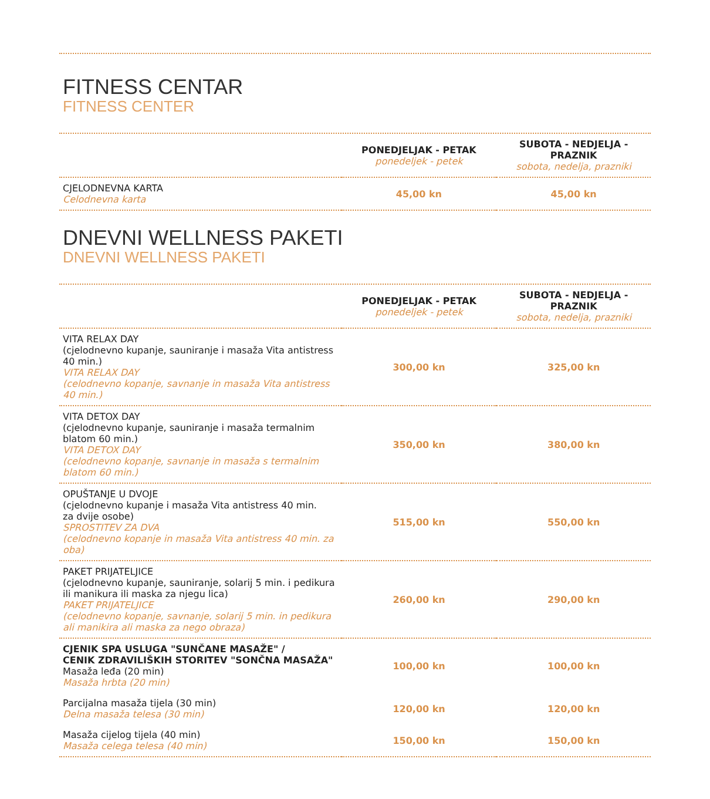FITNESS CENTAR
FITNESS CENTER
| | PONEDJELJAK - PETAK ponedeljek - petek | SUBOTA - NEDJELJA - PRAZNIK sobota, nedelja, prazniki |
| --- | --- | --- |
| CJELODNEVNA KARTA Celodnevna karta | 45,00 kn | 45,00 kn |
DNEVNI WELLNESS PAKETI
DNEVNI WELLNESS PAKETI
| | PONEDJELJAK - PETAK ponedeljek - petek | SUBOTA - NEDJELJA - PRAZNIK sobota, nedelja, prazniki |
| --- | --- | --- |
| VITA RELAX DAY (cjelodnevno kupanje, sauniranje i masaža Vita antistress 40 min.) VITA RELAX DAY (celodnevno kopanje, savnanje in masaža Vita antistress 40 min.) | 300,00 kn | 325,00 kn |
| VITA DETOX DAY (cjelodnevno kupanje, sauniranje i masaža termalnim blatom 60 min.) VITA DETOX DAY (celodnevno kopanje, savnanje in masaža s termalnim blatom 60 min.) | 350,00 kn | 380,00 kn |
| OPUŠTANJE U DVOJE (cjelodnevno kupanje i masaža Vita antistress 40 min. za dvije osobe) SPROSTITEV ZA DVA (celodnevno kopanje in masaža Vita antistress 40 min. za oba) | 515,00 kn | 550,00 kn |
| PAKET PRIJATELJICE (cjelodnevno kupanje, sauniranje, solarij 5 min. i pedikura ili manikura ili maska za njegu lica) PAKET PRIJATELJICE (celodnevno kopanje, savnanje, solarij 5 min. in pedikura ali manikira ali maska za nego obraza) | 260,00 kn | 290,00 kn |
| CJENIK SPA USLUGA "SUNČANE MASAŽE" / CENIK ZDRAVILIŠKIH STORITEV "SONČNA MASAŽA" Masaža leđa (20 min) Masaža hrbta (20 min) | 100,00 kn | 100,00 kn |
| Parcijalna masaža tijela (30 min) Delna masaža telesa (30 min) | 120,00 kn | 120,00 kn |
| Masaža cijelog tijela (40 min) Masaža celega telesa (40 min) | 150,00 kn | 150,00 kn |